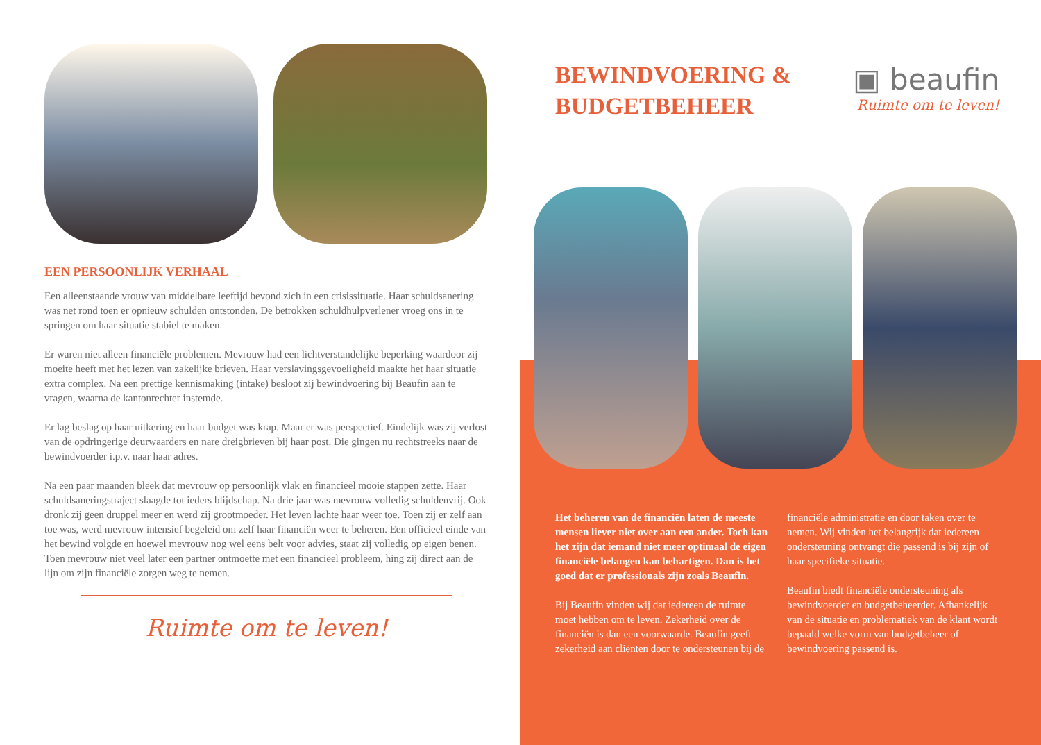EEN PERSOONLIJK VERHAAL
Een alleenstaande vrouw van middelbare leeftijd bevond zich in een crisissituatie. Haar schuldsanering was net rond toen er opnieuw schulden ontstonden. De betrokken schuldhulpverlener vroeg ons in te springen om haar situatie stabiel te maken.
Er waren niet alleen financiële problemen. Mevrouw had een lichtverstandelijke beperking waardoor zij moeite heeft met het lezen van zakelijke brieven. Haar verslavingsgevoeligheid maakte het haar situatie extra complex. Na een prettige kennismaking (intake) besloot zij bewindvoering bij Beaufin aan te vragen, waarna de kantonrechter instemde.
Er lag beslag op haar uitkering en haar budget was krap. Maar er was perspectief. Eindelijk was zij verlost van de opdringerige deurwaarders en nare dreigbrieven bij haar post. Die gingen nu rechtstreeks naar de bewindvoerder i.p.v. naar haar adres.
Na een paar maanden bleek dat mevrouw op persoonlijk vlak en financieel mooie stappen zette. Haar schuldsaneringstraject slaagde tot ieders blijdschap. Na drie jaar was mevrouw volledig schuldenvrij. Ook dronk zij geen druppel meer en werd zij grootmoeder. Het leven lachte haar weer toe. Toen zij er zelf aan toe was, werd mevrouw intensief begeleid om zelf haar financiën weer te beheren. Een officieel einde van het bewind volgde en hoewel mevrouw nog wel eens belt voor advies, staat zij volledig op eigen benen. Toen mevrouw niet veel later een partner ontmoette met een financieel probleem, hing zij direct aan de lijn om zijn financiële zorgen weg te nemen.
Ruimte om te leven!
BEWINDVOERING &
BUDGETBEHEER
▣ beaufin
Ruimte om te leven!
Het beheren van de financiën laten de meeste mensen liever niet over aan een ander. Toch kan het zijn dat iemand niet meer optimaal de eigen financiële belangen kan behartigen. Dan is het goed dat er professionals zijn zoals Beaufin.
Bij Beaufin vinden wij dat iedereen de ruimte moet hebben om te leven. Zekerheid over de financiën is dan een voorwaarde. Beaufin geeft zekerheid aan cliënten door te ondersteunen bij de financiële administratie en door taken over te nemen. Wij vinden het belangrijk dat iedereen ondersteuning ontvangt die passend is bij zijn of haar specifieke situatie.
Beaufin biedt financiële ondersteuning als bewindvoerder en budgetbeheerder. Afhankelijk van de situatie en problematiek van de klant wordt bepaald welke vorm van budgetbeheer of bewindvoering passend is.